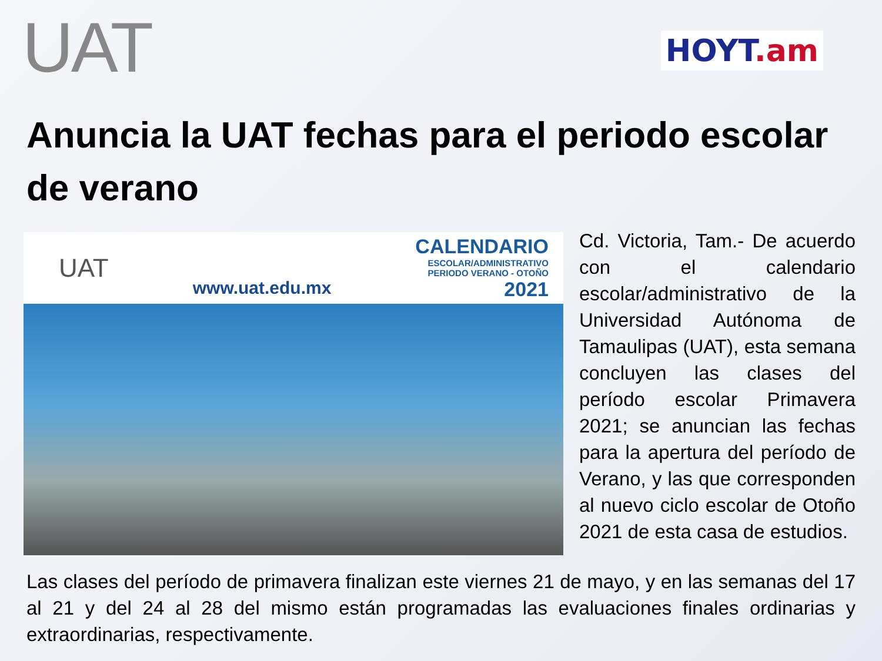UAT
HOYT.am
Anuncia la UAT fechas para el periodo escolar de verano
UAT
www.uat.edu.mx
CALENDARIO
ESCOLAR/ADMINISTRATIVO
PERIODO VERANO - OTOÑO
2021
Cd. Victoria, Tam.- De acuerdo con el calendario escolar/administrativo de la Universidad Autónoma de Tamaulipas (UAT), esta semana concluyen las clases del período escolar Primavera 2021; se anuncian las fechas para la apertura del período de Verano, y las que corresponden al nuevo ciclo escolar de Otoño 2021 de esta casa de estudios.
Las clases del período de primavera finalizan este viernes 21 de mayo, y en las semanas del 17 al 21 y del 24 al 28 del mismo están programadas las evaluaciones finales ordinarias y extraordinarias, respectivamente.